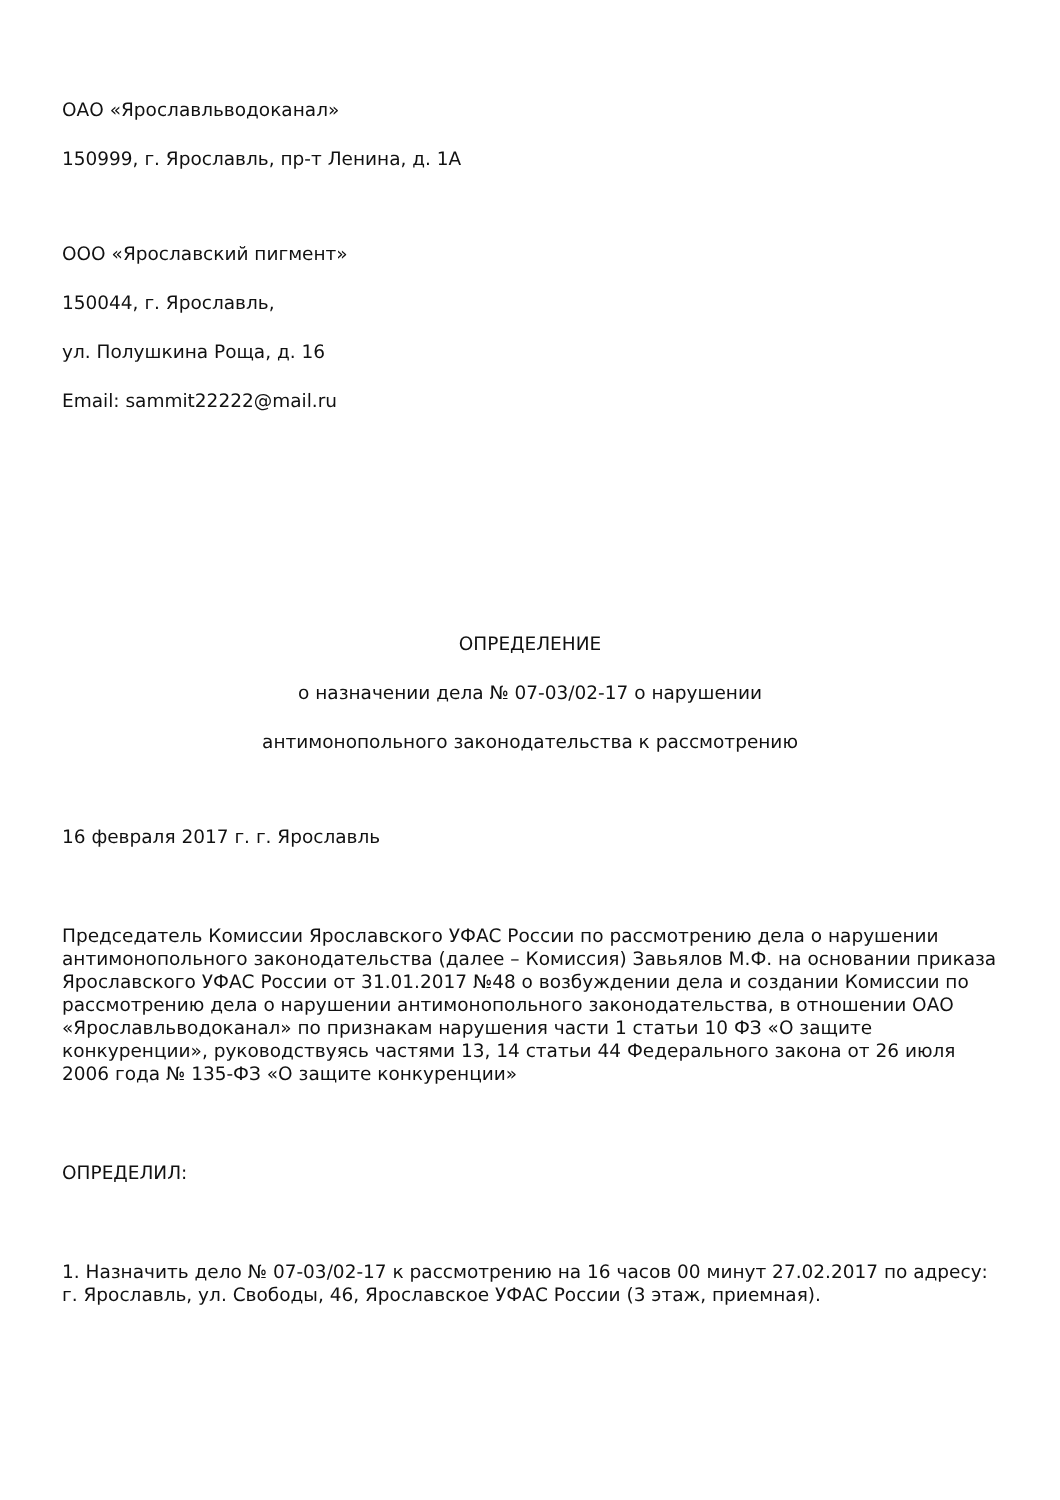ОАО «Ярославльводоканал»
150999, г. Ярославль, пр-т Ленина, д. 1А
ООО «Ярославский пигмент»
150044, г. Ярославль,
ул. Полушкина Роща, д. 16
Email: sammit22222@mail.ru
ОПРЕДЕЛЕНИЕ
о назначении дела № 07-03/02-17 о нарушении
антимонопольного законодательства к рассмотрению
16 февраля 2017 г. г. Ярославль
Председатель Комиссии Ярославского УФАС России по рассмотрению дела о нарушении антимонопольного законодательства (далее – Комиссия) Завьялов М.Ф. на основании приказа Ярославского УФАС России от 31.01.2017 №48 о возбуждении дела и создании Комиссии по рассмотрению дела о нарушении антимонопольного законодательства, в отношении ОАО «Ярославльводоканал» по признакам нарушения части 1 статьи 10 ФЗ «О защите конкуренции», руководствуясь частями 13, 14 статьи 44 Федерального закона от 26 июля 2006 года № 135-ФЗ «О защите конкуренции»
ОПРЕДЕЛИЛ:
1. Назначить дело № 07-03/02-17 к рассмотрению на 16 часов 00 минут 27.02.2017 по адресу: г. Ярославль, ул. Свободы, 46, Ярославское УФАС России (3 этаж, приемная).